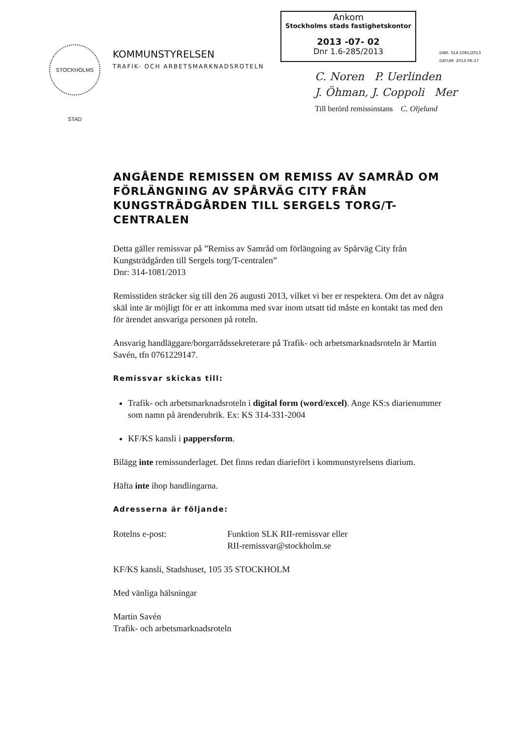STOCKHOLMS STAD
KOMMUNSTYRELSEN
TRAFIK- OCH ARBETSMARKNADSROTELN
Ankom
Stockholms stads fastighetskontor
2013 -07- 02
Dnr 1.6-285/2013
DNR: 314-1081/2013
DATUM: 2013-06-27
C. Noren P. Uerlinden
J. Öhman, J. Coppoli Mer
Till berörd remissinstans C. Oljelund
ANGÅENDE REMISSEN OM REMISS AV SAMRÅD OM FÖRLÄNGNING AV SPÅRVÄG CITY FRÅN KUNGSTRÄDGÅRDEN TILL SERGELS TORG/T-CENTRALEN
Detta gäller remissvar på ”Remiss av Samråd om förlängning av Spårväg City från Kungsträdgården till Sergels torg/T-centralen”
Dnr: 314-1081/2013
Remisstiden sträcker sig till den 26 augusti 2013, vilket vi ber er respektera. Om det av några skäl inte är möjligt för er att inkomma med svar inom utsatt tid måste en kontakt tas med den för ärendet ansvariga personen på roteln.
Ansvarig handläggare/borgarrådssekreterare på Trafik- och arbetsmarknadsroteln är Martin Savén, tfn 0761229147.
Remissvar skickas till:
Trafik- och arbetsmarknadsroteln i digital form (word/excel). Ange KS:s diarienummer som namn på ärenderubrik. Ex: KS 314-331-2004
KF/KS kansli i pappersform.
Bilägg inte remissunderlaget. Det finns redan diariefört i kommunstyrelsens diarium.
Häfta inte ihop handlingarna.
Adresserna är följande:
Rotelns e-post: Funktion SLK RII-remissvar eller
RII-remissvar@stockholm.se
KF/KS kansli, Stadshuset, 105 35 STOCKHOLM
Med vänliga hälsningar
Martin Savén
Trafik- och arbetsmarknadsroteln